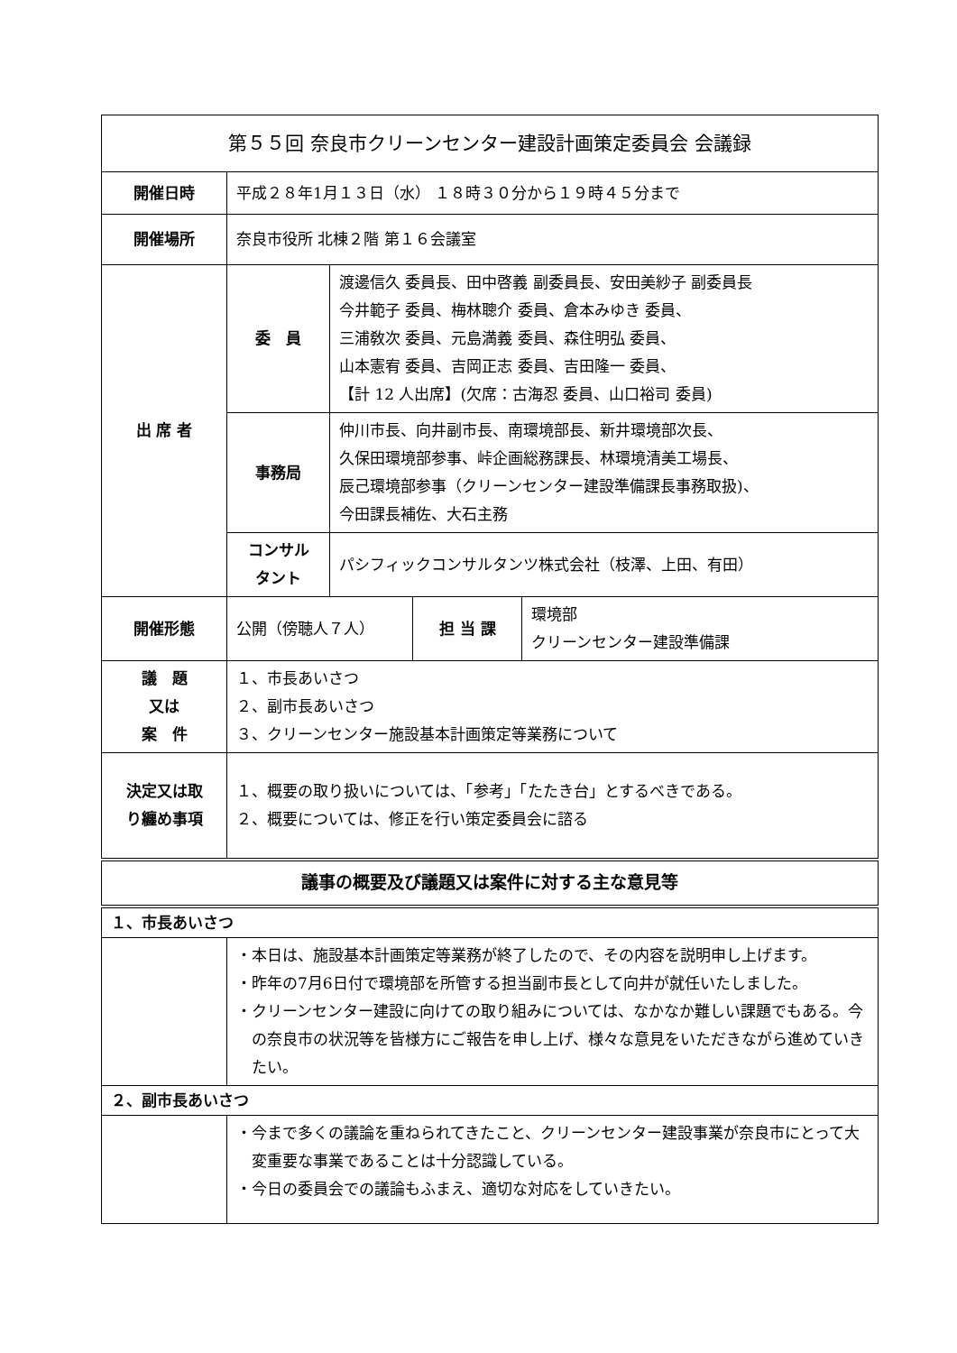| 第５５回 奈良市クリーンセンター建設計画策定委員会 会議録 | | | | |
| 開催日時 | 平成２８年1月１３日（水） １８時３０分から１９時４５分まで | | | |
| 開催場所 | 奈良市役所 北棟２階 第１６会議室 | | | |
| 出 席 者 | 委 員 | 渡邊信久 委員長、田中啓義 副委員長、安田美紗子 副委員長 今井範子 委員、梅林聰介 委員、倉本みゆき 委員、 三浦敎次 委員、元島満義 委員、森住明弘 委員、 山本憲宥 委員、吉岡正志 委員、吉田隆一 委員、 【計 12 人出席】(欠席：古海忍 委員、山口裕司 委員) | | |
| | 事務局 | 仲川市長、向井副市長、南環境部長、新井環境部次長、 久保田環境部参事、峠企画総務課長、林環境清美工場長、 辰己環境部参事（クリーンセンター建設準備課長事務取扱)、 今田課長補佐、大石主務 | | |
| | コンサル タント | パシフィックコンサルタンツ株式会社（枝澤、上田、有田） | | |
| 開催形態 | 公開（傍聴人７人） | | 担 当 課 | 環境部 クリーンセンター建設準備課 |
| 議 題 又は 案 件 | １、市長あいさつ ２、副市長あいさつ ３、クリーンセンター施設基本計画策定等業務について | | | |
| 決定又は取 り纏め事項 | １、概要の取り扱いについては、「参考」「たたき台」とするべきである。 ２、概要については、修正を行い策定委員会に諮る | | | |
| 議事の概要及び議題又は案件に対する主な意見等 | | | | |
| １、市長あいさつ | | | | |
| | ・本日は、施設基本計画策定等業務が終了したので、その内容を説明申し上げます。 ・昨年の7月6日付で環境部を所管する担当副市長として向井が就任いたしました。 ・クリーンセンター建設に向けての取り組みについては、なかなか難しい課題でもある。今の奈良市の状況等を皆様方にご報告を申し上げ、様々な意見をいただきながら進めていきたい。 | | | |
| ２、副市長あいさつ | | | | |
| | ・今まで多くの議論を重ねられてきたこと、クリーンセンター建設事業が奈良市にとって大変重要な事業であることは十分認識している。 ・今日の委員会での議論もふまえ、適切な対応をしていきたい。 | | | |